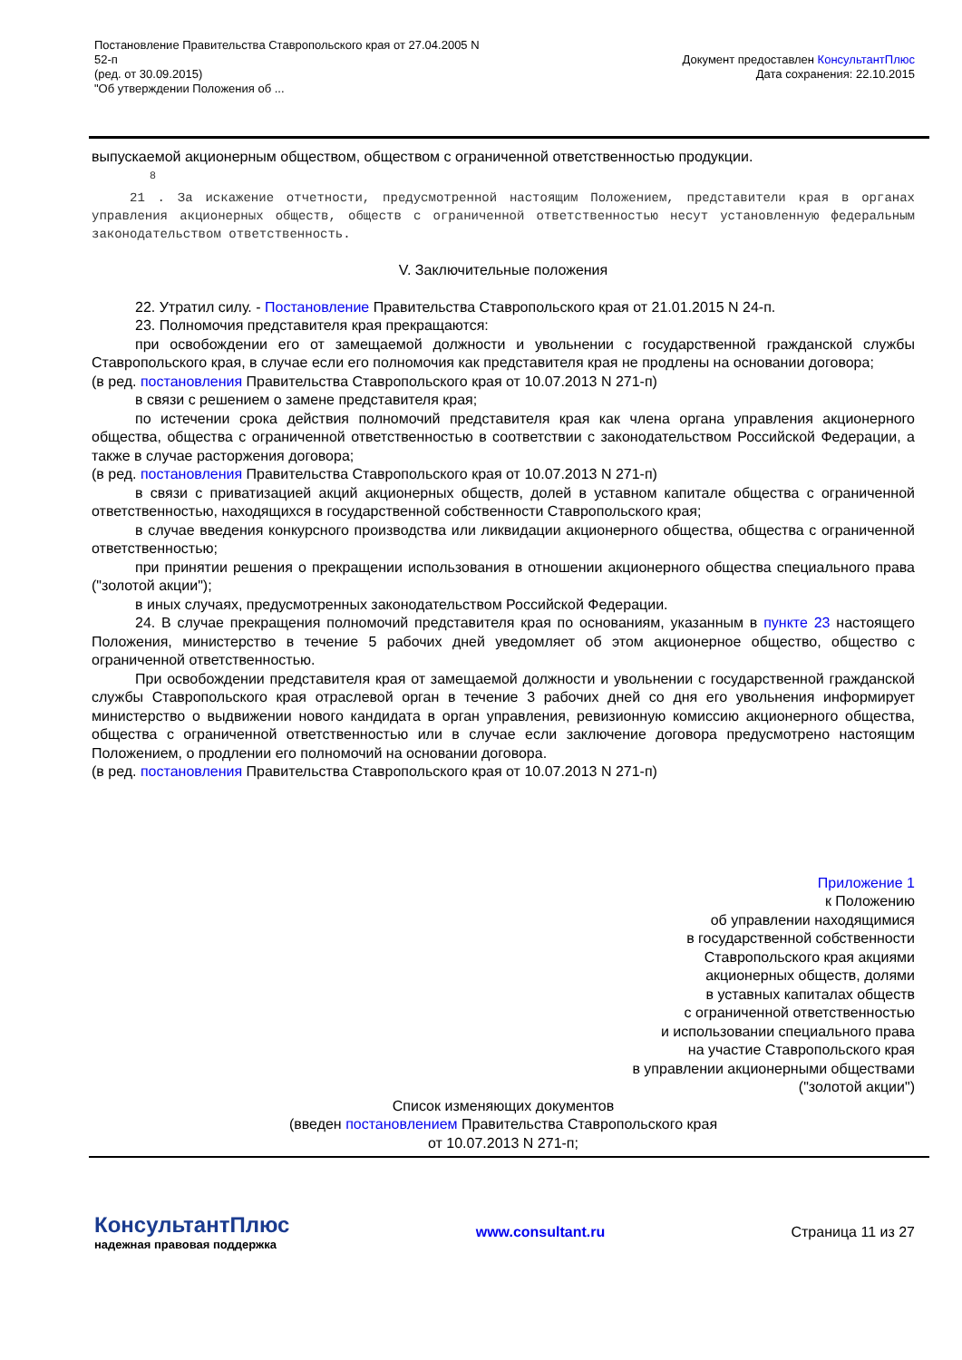Постановление Правительства Ставропольского края от 27.04.2005 N
52-п
(ред. от 30.09.2015)
"Об утверждении Положения об ...
Документ предоставлен КонсультантПлюс
Дата сохранения: 22.10.2015
выпускаемой акционерным обществом, обществом с ограниченной ответственностью продукции.
<sup>8</sup>
21 . За искажение отчетности, предусмотренной настоящим Положением, представители края в органах управления акционерных обществ, обществ с ограниченной ответственностью несут установленную федеральным законодательством ответственность.
V. Заключительные положения
22. Утратил силу. - Постановление Правительства Ставропольского края от 21.01.2015 N 24-п.
23. Полномочия представителя края прекращаются:
при освобождении его от замещаемой должности и увольнении с государственной гражданской службы Ставропольского края, в случае если его полномочия как представителя края не продлены на основании договора;
(в ред. постановления Правительства Ставропольского края от 10.07.2013 N 271-п)
в связи с решением о замене представителя края;
по истечении срока действия полномочий представителя края как члена органа управления акционерного общества, общества с ограниченной ответственностью в соответствии с законодательством Российской Федерации, а также в случае расторжения договора;
(в ред. постановления Правительства Ставропольского края от 10.07.2013 N 271-п)
в связи с приватизацией акций акционерных обществ, долей в уставном капитале общества с ограниченной ответственностью, находящихся в государственной собственности Ставропольского края;
в случае введения конкурсного производства или ликвидации акционерного общества, общества с ограниченной ответственностью;
при принятии решения о прекращении использования в отношении акционерного общества специального права ("золотой акции");
в иных случаях, предусмотренных законодательством Российской Федерации.
24. В случае прекращения полномочий представителя края по основаниям, указанным в пункте 23 настоящего Положения, министерство в течение 5 рабочих дней уведомляет об этом акционерное общество, общество с ограниченной ответственностью.
При освобождении представителя края от замещаемой должности и увольнении с государственной гражданской службы Ставропольского края отраслевой орган в течение 3 рабочих дней со дня его увольнения информирует министерство о выдвижении нового кандидата в орган управления, ревизионную комиссию акционерного общества, общества с ограниченной ответственностью или в случае если заключение договора предусмотрено настоящим Положением, о продлении его полномочий на основании договора.
(в ред. постановления Правительства Ставропольского края от 10.07.2013 N 271-п)
Приложение 1
к Положению
об управлении находящимися
в государственной собственности
Ставропольского края акциями
акционерных обществ, долями
в уставных капиталах обществ
с ограниченной ответственностью
и использовании специального права
на участие Ставропольского края
в управлении акционерными обществами
("золотой акции")
Список изменяющих документов
(введен постановлением Правительства Ставропольского края
от 10.07.2013 N 271-п;
КонсультантПлюс
надежная правовая поддержка
www.consultant.ru Страница 11 из 27